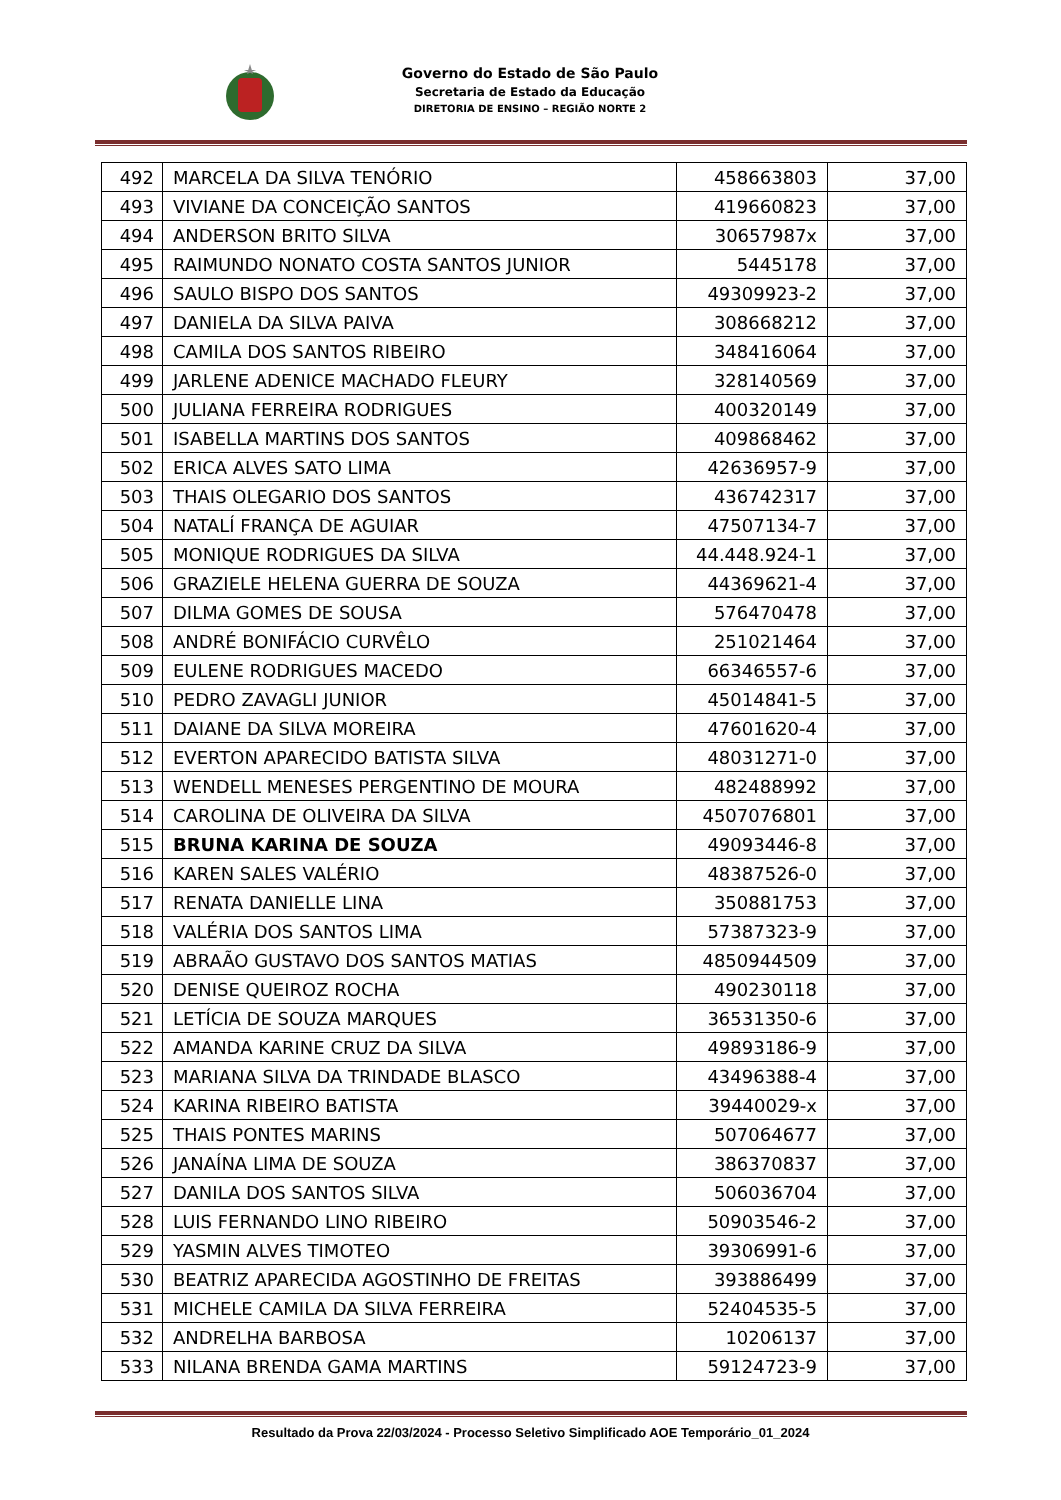Governo do Estado de São Paulo
Secretaria de Estado da Educação
DIRETORIA DE ENSINO – REGIÃO NORTE 2
| 492 | MARCELA DA SILVA TENÓRIO | 458663803 | 37,00 |
| 493 | VIVIANE DA CONCEIÇÃO SANTOS | 419660823 | 37,00 |
| 494 | ANDERSON BRITO SILVA | 30657987x | 37,00 |
| 495 | RAIMUNDO NONATO COSTA SANTOS JUNIOR | 5445178 | 37,00 |
| 496 | SAULO BISPO DOS SANTOS | 49309923-2 | 37,00 |
| 497 | DANIELA DA SILVA PAIVA | 308668212 | 37,00 |
| 498 | CAMILA DOS SANTOS RIBEIRO | 348416064 | 37,00 |
| 499 | JARLENE ADENICE MACHADO FLEURY | 328140569 | 37,00 |
| 500 | JULIANA FERREIRA RODRIGUES | 400320149 | 37,00 |
| 501 | ISABELLA MARTINS DOS SANTOS | 409868462 | 37,00 |
| 502 | ERICA ALVES SATO LIMA | 42636957-9 | 37,00 |
| 503 | THAIS OLEGARIO DOS SANTOS | 436742317 | 37,00 |
| 504 | NATALÍ FRANÇA DE AGUIAR | 47507134-7 | 37,00 |
| 505 | MONIQUE RODRIGUES DA SILVA | 44.448.924-1 | 37,00 |
| 506 | GRAZIELE HELENA GUERRA DE SOUZA | 44369621-4 | 37,00 |
| 507 | DILMA GOMES DE SOUSA | 576470478 | 37,00 |
| 508 | ANDRÉ BONIFÁCIO CURVÊLO | 251021464 | 37,00 |
| 509 | EULENE RODRIGUES MACEDO | 66346557-6 | 37,00 |
| 510 | PEDRO ZAVAGLI JUNIOR | 45014841-5 | 37,00 |
| 511 | DAIANE DA SILVA MOREIRA | 47601620-4 | 37,00 |
| 512 | EVERTON APARECIDO BATISTA SILVA | 48031271-0 | 37,00 |
| 513 | WENDELL MENESES PERGENTINO DE MOURA | 482488992 | 37,00 |
| 514 | CAROLINA DE OLIVEIRA DA SILVA | 4507076801 | 37,00 |
| 515 | BRUNA KARINA DE SOUZA | 49093446-8 | 37,00 |
| 516 | KAREN SALES VALÉRIO | 48387526-0 | 37,00 |
| 517 | RENATA DANIELLE LINA | 350881753 | 37,00 |
| 518 | VALÉRIA DOS SANTOS LIMA | 57387323-9 | 37,00 |
| 519 | ABRAÃO GUSTAVO DOS SANTOS MATIAS | 4850944509 | 37,00 |
| 520 | DENISE QUEIROZ ROCHA | 490230118 | 37,00 |
| 521 | LETÍCIA DE SOUZA MARQUES | 36531350-6 | 37,00 |
| 522 | AMANDA KARINE CRUZ DA SILVA | 49893186-9 | 37,00 |
| 523 | MARIANA SILVA DA TRINDADE BLASCO | 43496388-4 | 37,00 |
| 524 | KARINA RIBEIRO BATISTA | 39440029-x | 37,00 |
| 525 | THAIS PONTES MARINS | 507064677 | 37,00 |
| 526 | JANAÍNA LIMA DE SOUZA | 386370837 | 37,00 |
| 527 | DANILA DOS SANTOS SILVA | 506036704 | 37,00 |
| 528 | LUIS FERNANDO LINO RIBEIRO | 50903546-2 | 37,00 |
| 529 | YASMIN ALVES TIMOTEO | 39306991-6 | 37,00 |
| 530 | BEATRIZ APARECIDA AGOSTINHO DE FREITAS | 393886499 | 37,00 |
| 531 | MICHELE CAMILA DA SILVA FERREIRA | 52404535-5 | 37,00 |
| 532 | ANDRELHA BARBOSA | 10206137 | 37,00 |
| 533 | NILANA BRENDA GAMA MARTINS | 59124723-9 | 37,00 |
Resultado da Prova 22/03/2024 - Processo Seletivo Simplificado AOE Temporário_01_2024